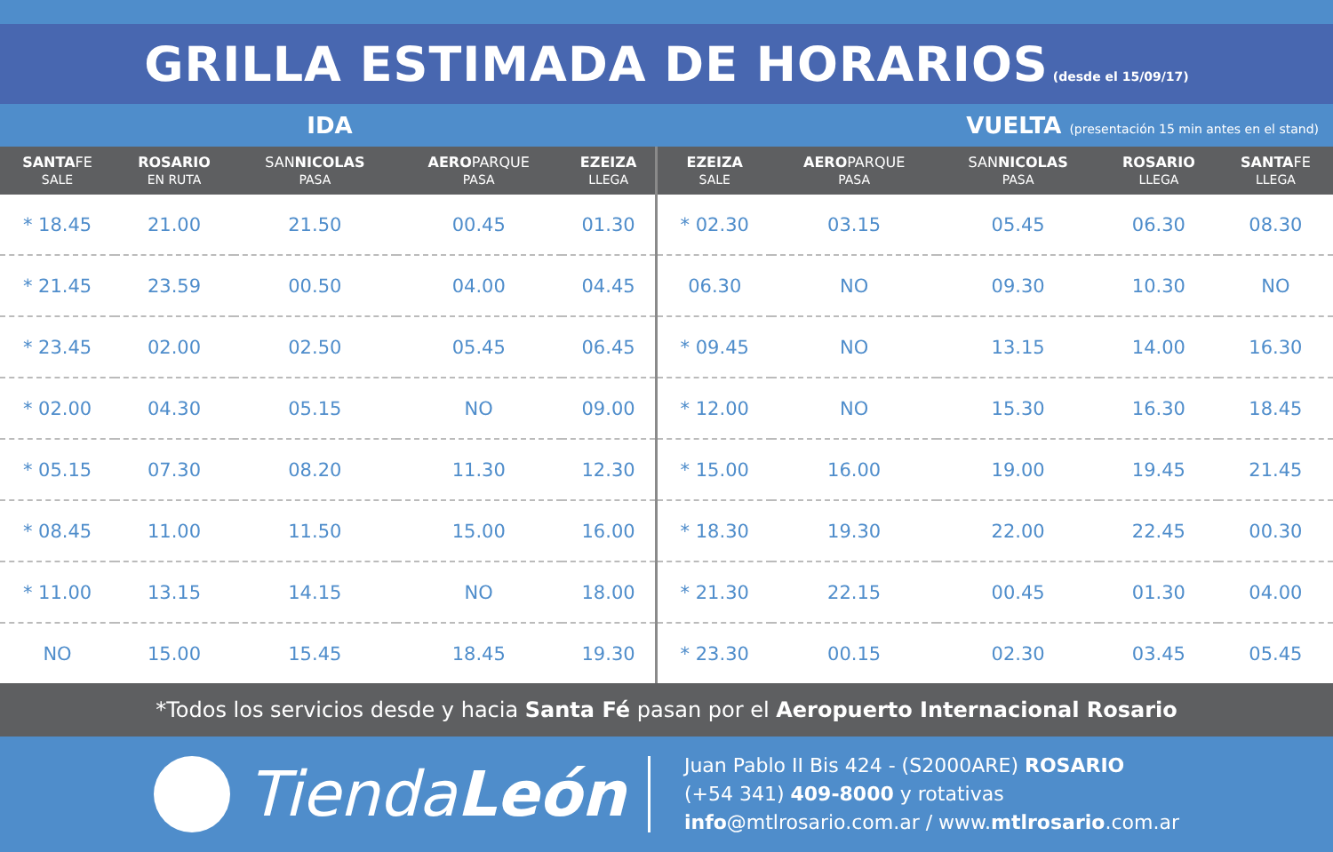GRILLA ESTIMADA DE HORARIOS (desde el 15/09/17)
IDA
VUELTA (presentación 15 min antes en el stand)
| SANTA FE SALE | ROSARIO EN RUTA | SAN NICOLAS PASA | AERO PARQUE PASA | EZEIZA LLEGA | EZEIZA SALE | AERO PARQUE PASA | SAN NICOLAS PASA | ROSARIO LLEGA | SANTA FE LLEGA |
| --- | --- | --- | --- | --- | --- | --- | --- | --- | --- |
| * 18.45 | 21.00 | 21.50 | 00.45 | 01.30 | * 02.30 | 03.15 | 05.45 | 06.30 | 08.30 |
| * 21.45 | 23.59 | 00.50 | 04.00 | 04.45 | 06.30 | NO | 09.30 | 10.30 | NO |
| * 23.45 | 02.00 | 02.50 | 05.45 | 06.45 | * 09.45 | NO | 13.15 | 14.00 | 16.30 |
| * 02.00 | 04.30 | 05.15 | NO | 09.00 | * 12.00 | NO | 15.30 | 16.30 | 18.45 |
| * 05.15 | 07.30 | 08.20 | 11.30 | 12.30 | * 15.00 | 16.00 | 19.00 | 19.45 | 21.45 |
| * 08.45 | 11.00 | 11.50 | 15.00 | 16.00 | * 18.30 | 19.30 | 22.00 | 22.45 | 00.30 |
| * 11.00 | 13.15 | 14.15 | NO | 18.00 | * 21.30 | 22.15 | 00.45 | 01.30 | 04.00 |
| NO | 15.00 | 15.45 | 18.45 | 19.30 | * 23.30 | 00.15 | 02.30 | 03.45 | 05.45 |
*Todos los servicios desde y hacia Santa Fé pasan por el Aeropuerto Internacional Rosario
Tienda León
Juan Pablo II Bis 424 - (S2000ARE) ROSARIO
(+54 341) 409-8000 y rotativas
info@mtlrosario.com.ar / www.mtlrosario.com.ar